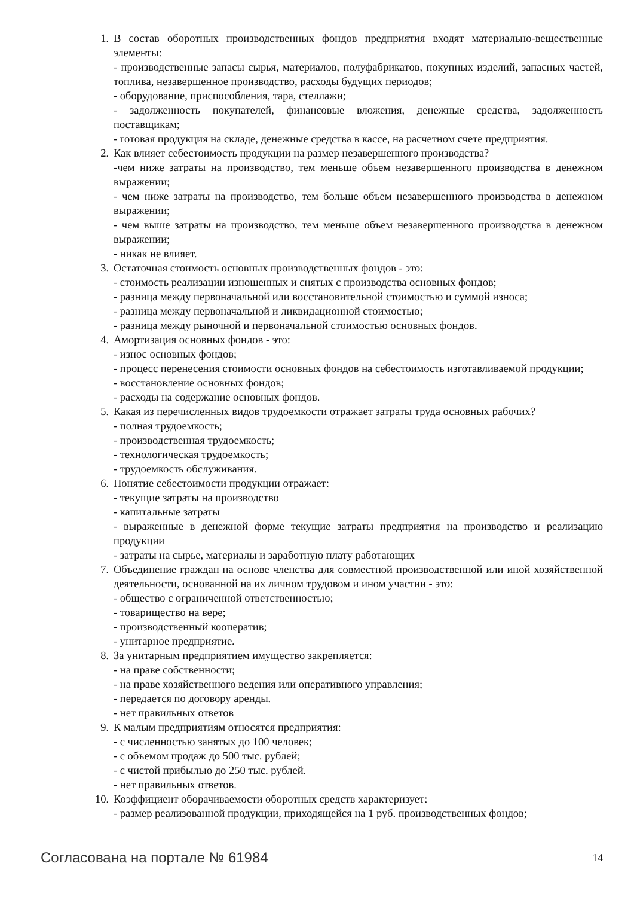1. В состав оборотных производственных фондов предприятия входят материально-вещественные элементы:
- производственные запасы сырья, материалов, полуфабрикатов, покупных изделий, запасных частей, топлива, незавершенное производство, расходы будущих периодов;
- оборудование, приспособления, тара, стеллажи;
- задолженность покупателей, финансовые вложения, денежные средства, задолженность поставщикам;
- готовая продукция на складе, денежные средства в кассе, на расчетном счете предприятия.
2. Как влияет себестоимость продукции на размер незавершенного производства?
-чем ниже затраты на производство, тем меньше объем незавершенного производства в денежном выражении;
- чем ниже затраты на производство, тем больше объем незавершенного производства в денежном выражении;
- чем выше затраты на производство, тем меньше объем незавершенного производства в денежном выражении;
- никак не влияет.
3. Остаточная стоимость основных производственных фондов - это:
- стоимость реализации изношенных и снятых с производства основных фондов;
- разница между первоначальной или восстановительной стоимостью и суммой износа;
- разница между первоначальной и ликвидационной стоимостью;
- разница между рыночной и первоначальной стоимостью основных фондов.
4. Амортизация основных фондов - это:
- износ основных фондов;
- процесс перенесения стоимости основных фондов на себестоимость изготавливаемой продукции;
- восстановление основных фондов;
- расходы на содержание основных фондов.
5. Какая из перечисленных видов трудоемкости отражает затраты труда основных рабочих?
- полная трудоемкость;
- производственная трудоемкость;
- технологическая трудоемкость;
- трудоемкость обслуживания.
6. Понятие себестоимости продукции отражает:
- текущие затраты на производство
- капитальные затраты
- выраженные в денежной форме текущие затраты предприятия на производство и реализацию продукции
- затраты на сырье, материалы и заработную плату работающих
7. Объединение граждан на основе членства для совместной производственной или иной хозяйственной деятельности, основанной на их личном трудовом и ином участии - это:
- общество с ограниченной ответственностью;
- товарищество на вере;
- производственный кооператив;
- унитарное предприятие.
8. За унитарным предприятием имущество закрепляется:
- на праве собственности;
- на праве хозяйственного ведения или оперативного управления;
- передается по договору аренды.
- нет правильных ответов
9. К малым предприятиям относятся предприятия:
- с численностью занятых до 100 человек;
- с объемом продаж до 500 тыс. рублей;
- с чистой прибылью до 250 тыс. рублей.
- нет правильных ответов.
10.
Коэффициент оборачиваемости оборотных средств характеризует:
- размер реализованной продукции, приходящейся на 1 руб. производственных фондов;
Согласована на портале № 61984 14